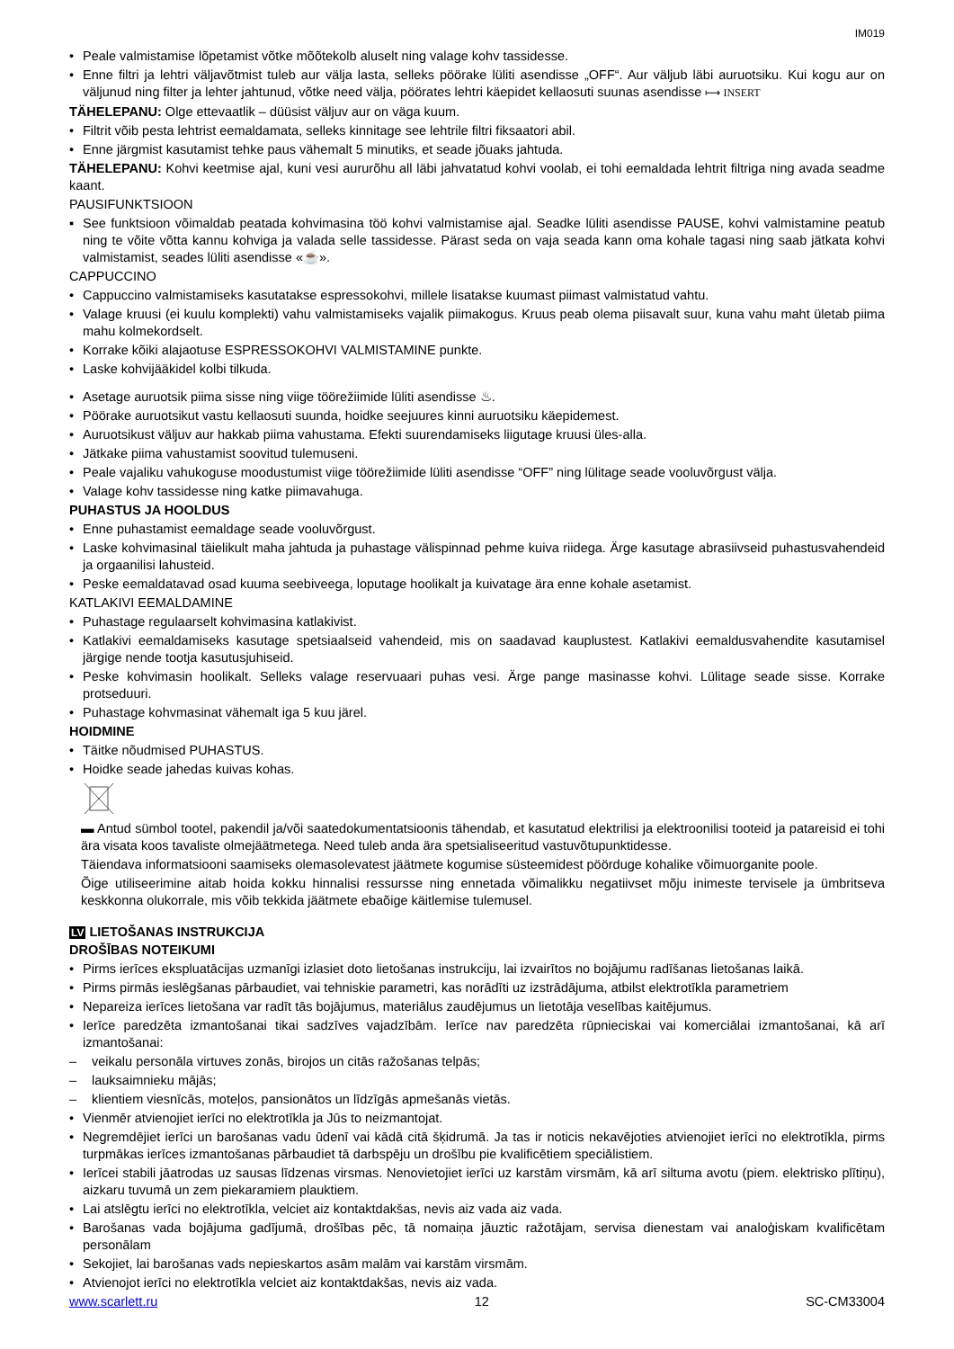IM019
• Peale valmistamise lõpetamist võtke mõõtekolb aluselt ning valage kohv tassidesse.
• Enne filtri ja lehtri väljavõtmist tuleb aur välja lasta, selleks pöörake lüliti asendisse „OFF“. Aur väljub läbi auruotsiku. Kui kogu aur on väljunud ning filter ja lehter jahtunud, võtke need välja, pöörates lehtri käepidet kellaosuti suunas asendisse ⟼ INSERT
TÄHELEPANU: Olge ettevaatlik – düüsist väljuv aur on väga kuum.
• Filtrit võib pesta lehtrist eemaldamata, selleks kinnitage see lehtrile filtri fiksaatori abil.
• Enne järgmist kasutamist tehke paus vähemalt 5 minutiks, et seade jõuaks jahtuda.
TÄHELEPANU: Kohvi keetmise ajal, kuni vesi aururõhu all läbi jahvatatud kohvi voolab, ei tohi eemaldada lehtrit filtriga ning avada seadme kaant.
PAUSIFUNKTSIOON
▪ See funktsioon võimaldab peatada kohvimasina töö kohvi valmistamise ajal. Seadke lüliti asendisse PAUSE, kohvi valmistamine peatub ning te võite võtta kannu kohviga ja valada selle tassidesse. Pärast seda on vaja seada kann oma kohale tagasi ning saab jätkata kohvi valmistamist, seades lüliti asendisse «☕».
CAPPUCCINO
• Cappuccino valmistamiseks kasutatakse espressokohvi, millele lisatakse kuumast piimast valmistatud vahtu.
• Valage kruusi (ei kuulu komplekti) vahu valmistamiseks vajalik piimakogus. Kruus peab olema piisavalt suur, kuna vahu maht ületab piima mahu kolmekordselt.
• Korrake kõiki alajaotuse ESPRESSOKOHVI VALMISTAMINE punkte.
• Laske kohvijääkidel kolbi tilkuda.
• Asetage auruotsik piima sisse ning viige töörežiimide lüliti asendisse ♨.
• Pöörake auruotsikut vastu kellaosuti suunda, hoidke seejuures kinni auruotsiku käepidemest.
• Auruotsikust väljuv aur hakkab piima vahustama. Efekti suurendamiseks liigutage kruusi üles-alla.
• Jätkake piima vahustamist soovitud tulemuseni.
• Peale vajaliku vahukoguse moodustumist viige töörežiimide lüliti asendisse “OFF” ning lülitage seade vooluvõrgust välja.
• Valage kohv tassidesse ning katke piimavahuga.
PUHASTUS JA HOOLDUS
• Enne puhastamist eemaldage seade vooluvõrgust.
• Laske kohvimasinal täielikult maha jahtuda ja puhastage välispinnad pehme kuiva riidega. Ärge kasutage abrasiivseid puhastusvahendeid ja orgaanilisi lahusteid.
• Peske eemaldatavad osad kuuma seebiveega, loputage hoolikalt ja kuivatage ära enne kohale asetamist.
KATLAKIVI EEMALDAMINE
• Puhastage regulaarselt kohvimasina katlakivist.
• Katlakivi eemaldamiseks kasutage spetsiaalseid vahendeid, mis on saadavad kauplustest. Katlakivi eemaldusvahendite kasutamisel järgige nende tootja kasutusjuhiseid.
• Peske kohvimasin hoolikalt. Selleks valage reservuaari puhas vesi. Ärge pange masinasse kohvi. Lülitage seade sisse. Korrake protseduuri.
• Puhastage kohvmasinat vähemalt iga 5 kuu järel.
HOIDMINE
• Täitke nõudmised PUHASTUS.
• Hoidke seade jahedas kuivas kohas.
▬ Antud sümbol tootel, pakendil ja/või saatedokumentatsioonis tähendab, et kasutatud elektrilisi ja elektroonilisi tooteid ja patareisid ei tohi ära visata koos tavaliste olmejäätmetega. Need tuleb anda ära spetsialiseeritud vastuvõtupunktidesse.
Täiendava informatsiooni saamiseks olemasolevatest jäätmete kogumise süsteemidest pöörduge kohalike võimuorganite poole.
Õige utiliseerimine aitab hoida kokku hinnalisi ressursse ning ennetada võimalikku negatiivset mõju inimeste tervisele ja ümbritseva keskkonna olukorrale, mis võib tekkida jäätmete ebaõige käitlemise tulemusel.
LV LIETOŠANAS INSTRUKCIJA
DROŠĪBAS NOTEIKUMI
• Pirms ierīces ekspluatācijas uzmanīgi izlasiet doto lietošanas instrukciju, lai izvairītos no bojājumu radīšanas lietošanas laikā.
• Pirms pirmās ieslēgšanas pārbaudiet, vai tehniskie parametri, kas norādīti uz izstrādājuma, atbilst elektrotīkla parametriem
• Nepareiza ierīces lietošana var radīt tās bojājumus, materiālus zaudējumus un lietotāja veselības kaitējumus.
• Ierīce paredzēta izmantošanai tikai sadzīves vajadzībām. Ierīce nav paredzēta rūpnieciskai vai komerciālai izmantošanai, kā arī izmantošanai:
– veikalu personāla virtuves zonās, birojos un citās ražošanas telpās;
– lauksaimnieku mājās;
– klientiem viesnīcās, moteļos, pansionātos un līdzīgās apmešanās vietās.
• Vienmēr atvienojiet ierīci no elektrotīkla ja Jūs to neizmantojat.
• Negremdējiet ierīci un barošanas vadu ūdenī vai kādā citā šķidrumā. Ja tas ir noticis nekavējoties atvienojiet ierīci no elektrotīkla, pirms turpmākas ierīces izmantošanas pārbaudiet tā darbspēju un drošību pie kvalificētiem speciālistiem.
• Ierīcei stabili jāatrodas uz sausas līdzenas virsmas. Nenovietojiet ierīci uz karstām virsmām, kā arī siltuma avotu (piem. elektrisko plītiņu), aizkaru tuvumā un zem piekaramiem plauktiem.
• Lai atslēgtu ierīci no elektrotīkla, velciet aiz kontaktdakšas, nevis aiz vada aiz vada.
• Barošanas vada bojājuma gadījumā, drošības pēc, tā nomaiņa jāuztic ražotājam, servisa dienestam vai analoģiskam kvalificētam personālam
• Sekojiet, lai barošanas vads nepieskartos asām malām vai karstām virsmām.
• Atvienojot ierīci no elektrotīkla velciet aiz kontaktdakšas, nevis aiz vada.
www.scarlett.ru 12 SC-CM33004